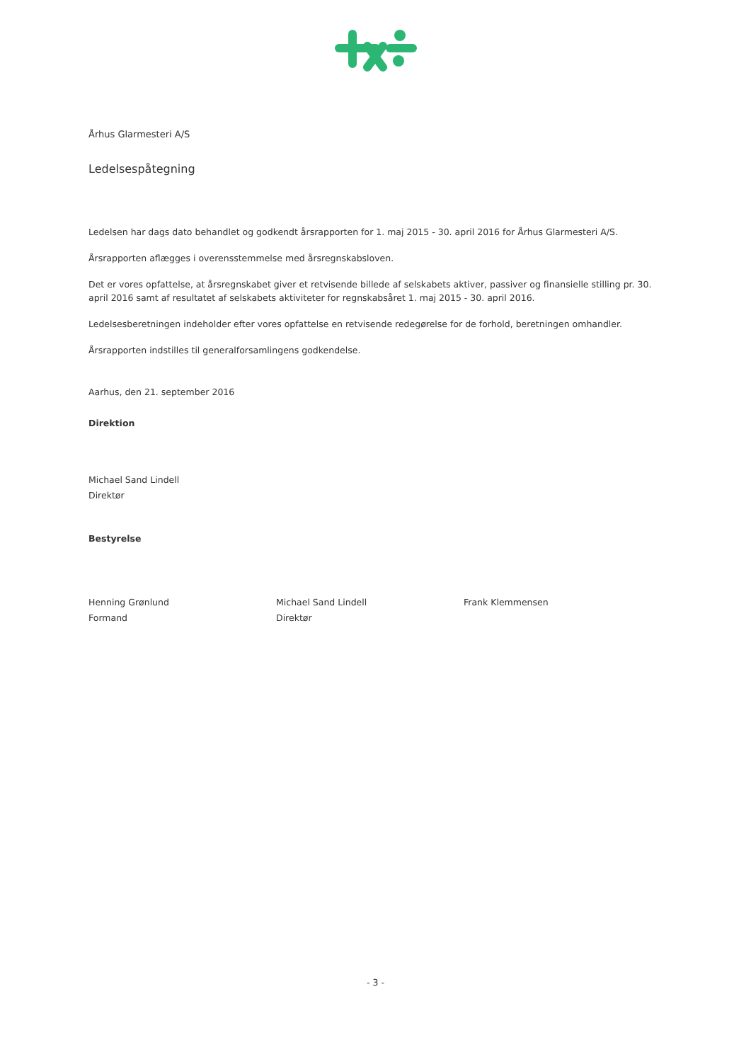Århus Glarmesteri A/S
Ledelsespåtegning
Ledelsen har dags dato behandlet og godkendt årsrapporten for 1. maj 2015 - 30. april 2016 for Århus Glarmesteri A/S.
Årsrapporten aflægges i overensstemmelse med årsregnskabsloven.
Det er vores opfattelse, at årsregnskabet giver et retvisende billede af selskabets aktiver, passiver og finansielle stilling pr. 30. april 2016 samt af resultatet af selskabets aktiviteter for regnskabsåret 1. maj 2015 - 30. april 2016.
Ledelsesberetningen indeholder efter vores opfattelse en retvisende redegørelse for de forhold, beretningen omhandler.
Årsrapporten indstilles til generalforsamlingens godkendelse.
Aarhus, den 21. september 2016
Direktion
Michael Sand Lindell
Direktør
Bestyrelse
Henning Grønlund
Formand
Michael Sand Lindell
Direktør
Frank Klemmensen
- 3 -